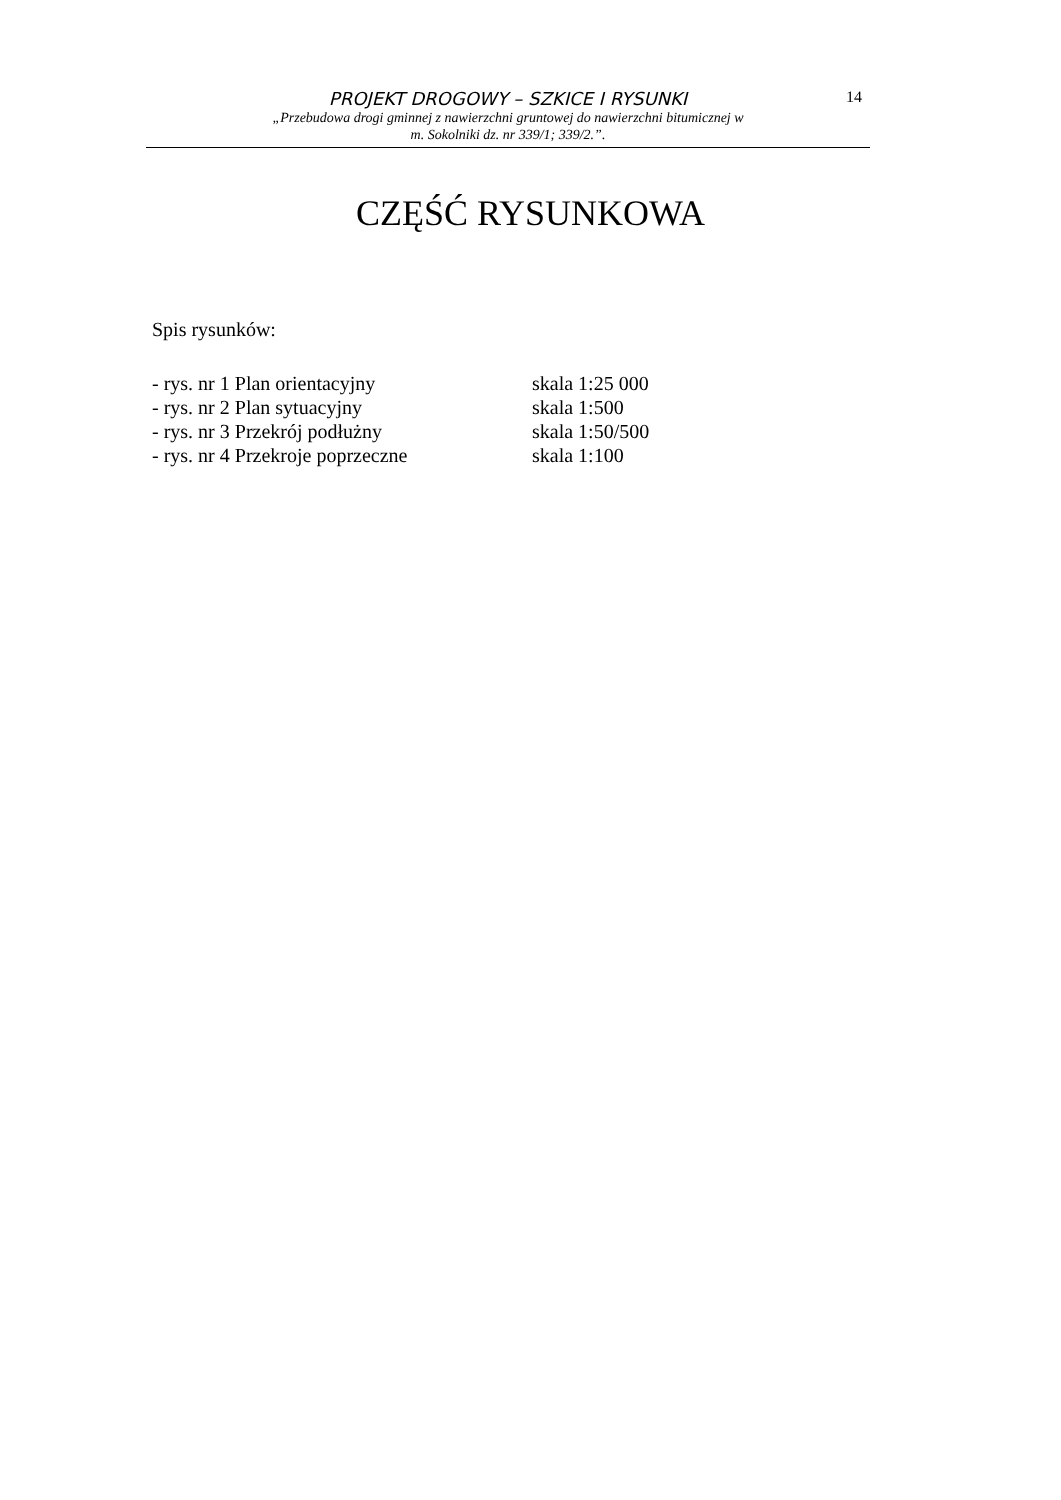PROJEKT DROGOWY – SZKICE I RYSUNKI
„Przebudowa drogi gminnej z nawierzchni gruntowej do nawierzchni bitumicznej w
m. Sokolniki dz. nr 339/1; 339/2.”.
14
CZĘŚĆ RYSUNKOWA
Spis rysunków:
| - rys. nr 1 Plan orientacyjny | skala 1:25 000 |
| - rys. nr 2 Plan sytuacyjny | skala 1:500 |
| - rys. nr 3 Przekrój podłużny | skala 1:50/500 |
| - rys. nr 4 Przekroje poprzeczne | skala 1:100 |